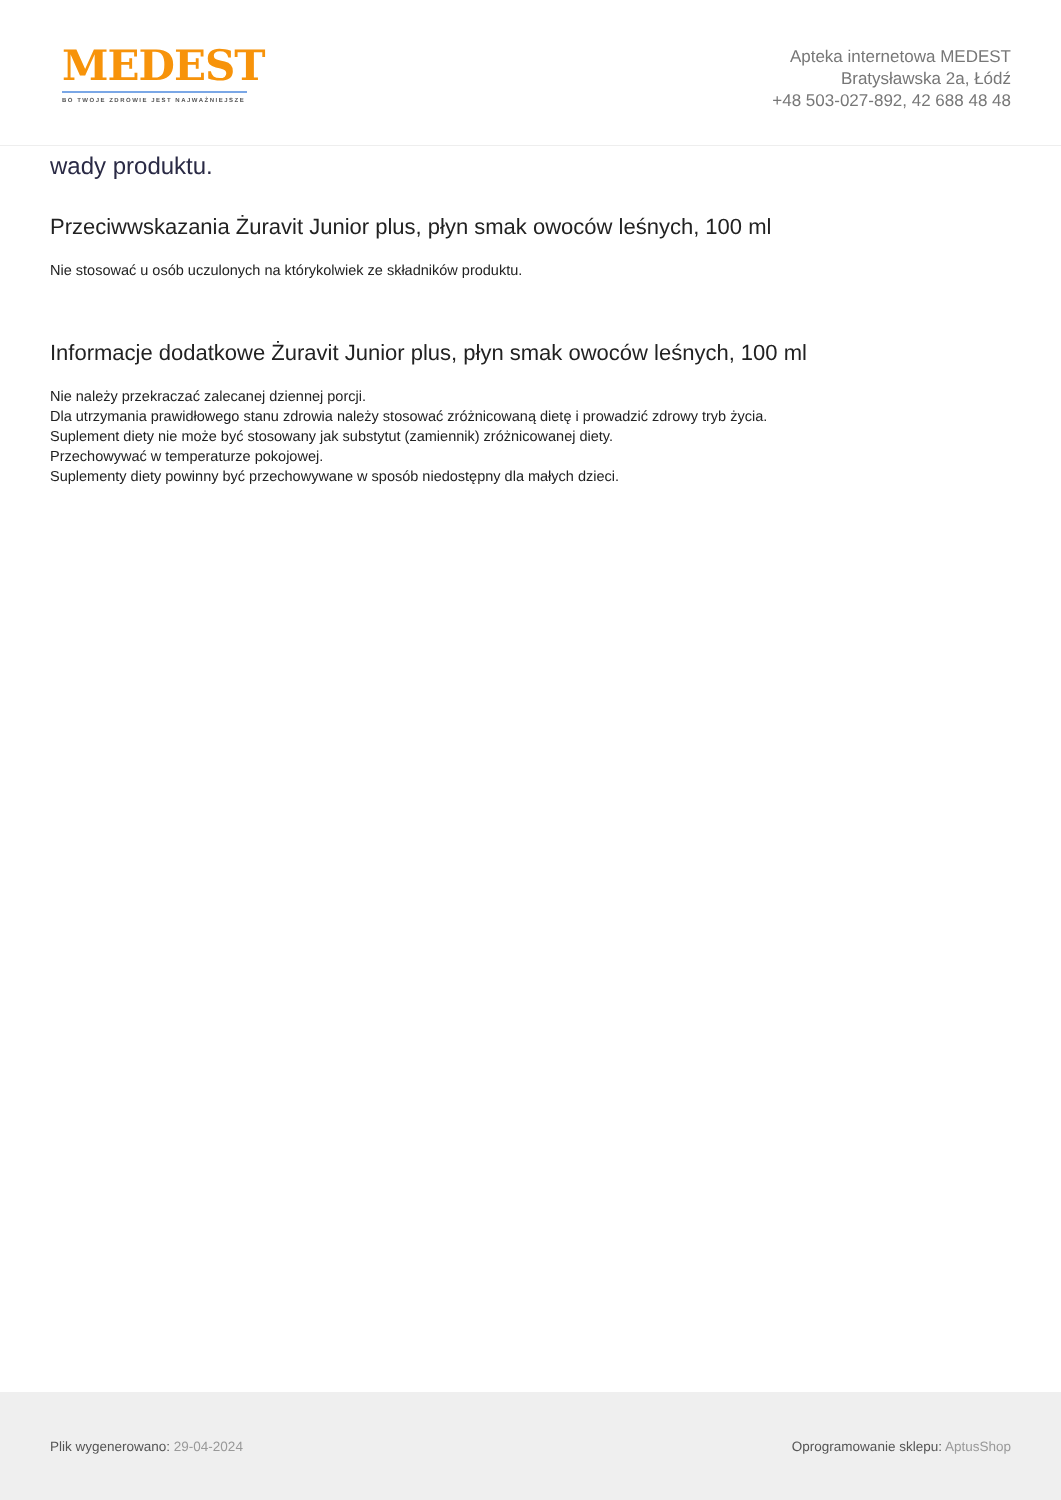MEDEST
BO TWOJE ZDROWIE JEST NAJWAŻNIEJSZE
Apteka internetowa MEDEST
Bratysławska 2a, Łódź
+48 503-027-892, 42 688 48 48
wady produktu.
Przeciwwskazania Żuravit Junior plus, płyn smak owoców leśnych, 100 ml
Nie stosować u osób uczulonych na którykolwiek ze składników produktu.
Informacje dodatkowe Żuravit Junior plus, płyn smak owoców leśnych, 100 ml
Nie należy przekraczać zalecanej dziennej porcji.
Dla utrzymania prawidłowego stanu zdrowia należy stosować zróżnicowaną dietę i prowadzić zdrowy tryb życia.
Suplement diety nie może być stosowany jak substytut (zamiennik) zróżnicowanej diety.
Przechowywać w temperaturze pokojowej.
Suplementy diety powinny być przechowywane w sposób niedostępny dla małych dzieci.
Plik wygenerowano: 29-04-2024
Oprogramowanie sklepu: AptusShop